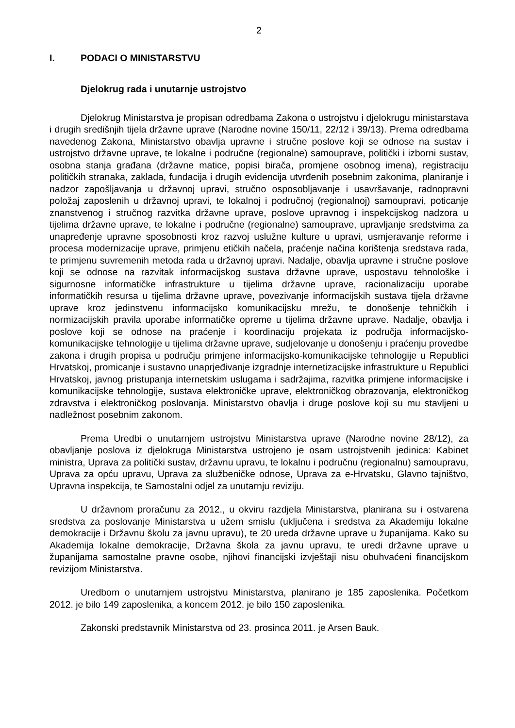2
I. PODACI O MINISTARSTVU
Djelokrug rada i unutarnje ustrojstvo
Djelokrug Ministarstva je propisan odredbama Zakona o ustrojstvu i djelokrugu ministarstava i drugih središnjih tijela državne uprave (Narodne novine 150/11, 22/12 i 39/13). Prema odredbama navedenog Zakona, Ministarstvo obavlja upravne i stručne poslove koji se odnose na sustav i ustrojstvo državne uprave, te lokalne i područne (regionalne) samouprave, politički i izborni sustav, osobna stanja građana (državne matice, popisi birača, promjene osobnog imena), registraciju političkih stranaka, zaklada, fundacija i drugih evidencija utvrđenih posebnim zakonima, planiranje i nadzor zapošljavanja u državnoj upravi, stručno osposobljavanje i usavršavanje, radnopravni položaj zaposlenih u državnoj upravi, te lokalnoj i područnoj (regionalnoj) samoupravi, poticanje znanstvenog i stručnog razvitka državne uprave, poslove upravnog i inspekcijskog nadzora u tijelima državne uprave, te lokalne i područne (regionalne) samouprave, upravljanje sredstvima za unapređenje upravne sposobnosti kroz razvoj uslužne kulture u upravi, usmjeravanje reforme i procesa modernizacije uprave, primjenu etičkih načela, praćenje načina korištenja sredstava rada, te primjenu suvremenih metoda rada u državnoj upravi. Nadalje, obavlja upravne i stručne poslove koji se odnose na razvitak informacijskog sustava državne uprave, uspostavu tehnološke i sigurnosne informatičke infrastrukture u tijelima državne uprave, racionalizaciju uporabe informatičkih resursa u tijelima državne uprave, povezivanje informacijskih sustava tijela državne uprave kroz jedinstvenu informacijsko komunikacijsku mrežu, te donošenje tehničkih i normizacijskih pravila uporabe informatičke opreme u tijelima državne uprave. Nadalje, obavlja i poslove koji se odnose na praćenje i koordinaciju projekata iz područja informacijsko-komunikacijske tehnologije u tijelima državne uprave, sudjelovanje u donošenju i praćenju provedbe zakona i drugih propisa u području primjene informacijsko-komunikacijske tehnologije u Republici Hrvatskoj, promicanje i sustavno unaprjeđivanje izgradnje internetizacijske infrastrukture u Republici Hrvatskoj, javnog pristupanja internetskim uslugama i sadržajima, razvitka primjene informacijske i komunikacijske tehnologije, sustava elektroničke uprave, elektroničkog obrazovanja, elektroničkog zdravstva i elektroničkog poslovanja. Ministarstvo obavlja i druge poslove koji su mu stavljeni u nadležnost posebnim zakonom.
Prema Uredbi o unutarnjem ustrojstvu Ministarstva uprave (Narodne novine 28/12), za obavljanje poslova iz djelokruga Ministarstva ustrojeno je osam ustrojstvenih jedinica: Kabinet ministra, Uprava za politički sustav, državnu upravu, te lokalnu i područnu (regionalnu) samoupravu, Uprava za opću upravu, Uprava za službeničke odnose, Uprava za e-Hrvatsku, Glavno tajništvo, Upravna inspekcija, te Samostalni odjel za unutarnju reviziju.
U državnom proračunu za 2012., u okviru razdjela Ministarstva, planirana su i ostvarena sredstva za poslovanje Ministarstva u užem smislu (uključena i sredstva za Akademiju lokalne demokracije i Državnu školu za javnu upravu), te 20 ureda državne uprave u županijama. Kako su Akademija lokalne demokracije, Državna škola za javnu upravu, te uredi državne uprave u županijama samostalne pravne osobe, njihovi financijski izvještaji nisu obuhvaćeni financijskom revizijom Ministarstva.
Uredbom o unutarnjem ustrojstvu Ministarstva, planirano je 185 zaposlenika. Početkom 2012. je bilo 149 zaposlenika, a koncem 2012. je bilo 150 zaposlenika.
Zakonski predstavnik Ministarstva od 23. prosinca 2011. je Arsen Bauk.